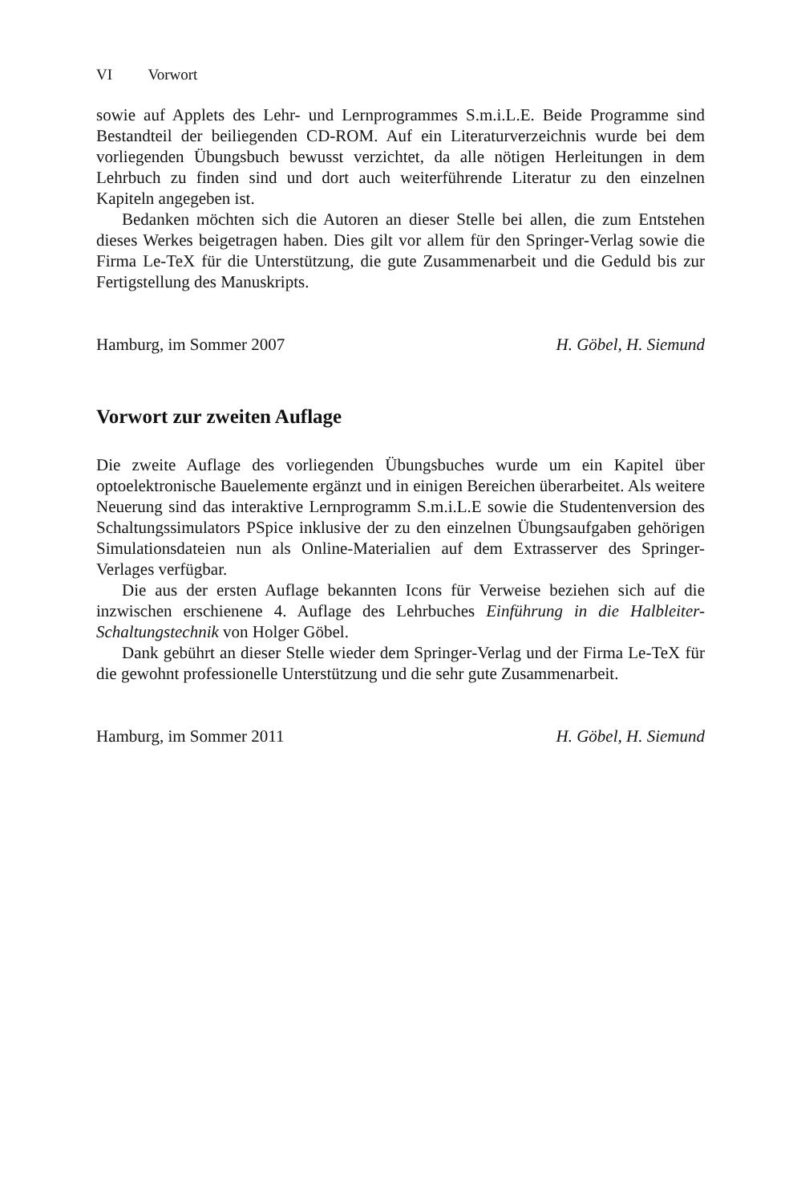VI Vorwort
sowie auf Applets des Lehr- und Lernprogrammes S.m.i.L.E. Beide Programme sind Bestandteil der beiliegenden CD-ROM. Auf ein Literaturverzeichnis wurde bei dem vorliegenden Übungsbuch bewusst verzichtet, da alle nötigen Herleitungen in dem Lehrbuch zu finden sind und dort auch weiterführende Literatur zu den einzelnen Kapiteln angegeben ist.
Bedanken möchten sich die Autoren an dieser Stelle bei allen, die zum Entstehen dieses Werkes beigetragen haben. Dies gilt vor allem für den Springer-Verlag sowie die Firma Le-TeX für die Unterstützung, die gute Zusammenarbeit und die Geduld bis zur Fertigstellung des Manuskripts.
Hamburg, im Sommer 2007 H. Göbel, H. Siemund
Vorwort zur zweiten Auflage
Die zweite Auflage des vorliegenden Übungsbuches wurde um ein Kapitel über optoelektronische Bauelemente ergänzt und in einigen Bereichen überarbeitet. Als weitere Neuerung sind das interaktive Lernprogramm S.m.i.L.E sowie die Studentenversion des Schaltungssimulators PSpice inklusive der zu den einzelnen Übungsaufgaben gehörigen Simulationsdateien nun als Online-Materialien auf dem Extrasserver des Springer-Verlages verfügbar.
Die aus der ersten Auflage bekannten Icons für Verweise beziehen sich auf die inzwischen erschienene 4. Auflage des Lehrbuches Einführung in die Halbleiter-Schaltungstechnik von Holger Göbel.
Dank gebührt an dieser Stelle wieder dem Springer-Verlag und der Firma Le-TeX für die gewohnt professionelle Unterstützung und die sehr gute Zusammenarbeit.
Hamburg, im Sommer 2011 H. Göbel, H. Siemund